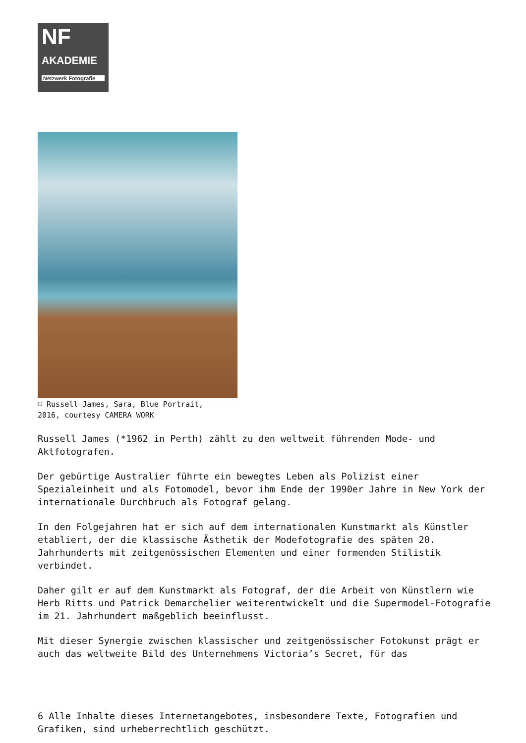NF
AKADEMIE
Netzwerk Fotografie
© Russell James, Sara, Blue Portrait,
2016, courtesy CAMERA WORK
Russell James (*1962 in Perth) zählt zu den weltweit führenden Mode- und Aktfotografen.
Der gebürtige Australier führte ein bewegtes Leben als Polizist einer Spezialeinheit und als Fotomodel, bevor ihm Ende der 1990er Jahre in New York der internationale Durchbruch als Fotograf gelang.
In den Folgejahren hat er sich auf dem internationalen Kunstmarkt als Künstler etabliert, der die klassische Ästhetik der Modefotografie des späten 20. Jahrhunderts mit zeitgenössischen Elementen und einer formenden Stilistik verbindet.
Daher gilt er auf dem Kunstmarkt als Fotograf, der die Arbeit von Künstlern wie Herb Ritts und Patrick Demarchelier weiterentwickelt und die Supermodel-Fotografie im 21. Jahrhundert maßgeblich beeinflusst.
Mit dieser Synergie zwischen klassischer und zeitgenössischer Fotokunst prägt er auch das weltweite Bild des Unternehmens Victoria’s Secret, für das
6 Alle Inhalte dieses Internetangebotes, insbesondere Texte, Fotografien und Grafiken, sind urheberrechtlich geschützt.